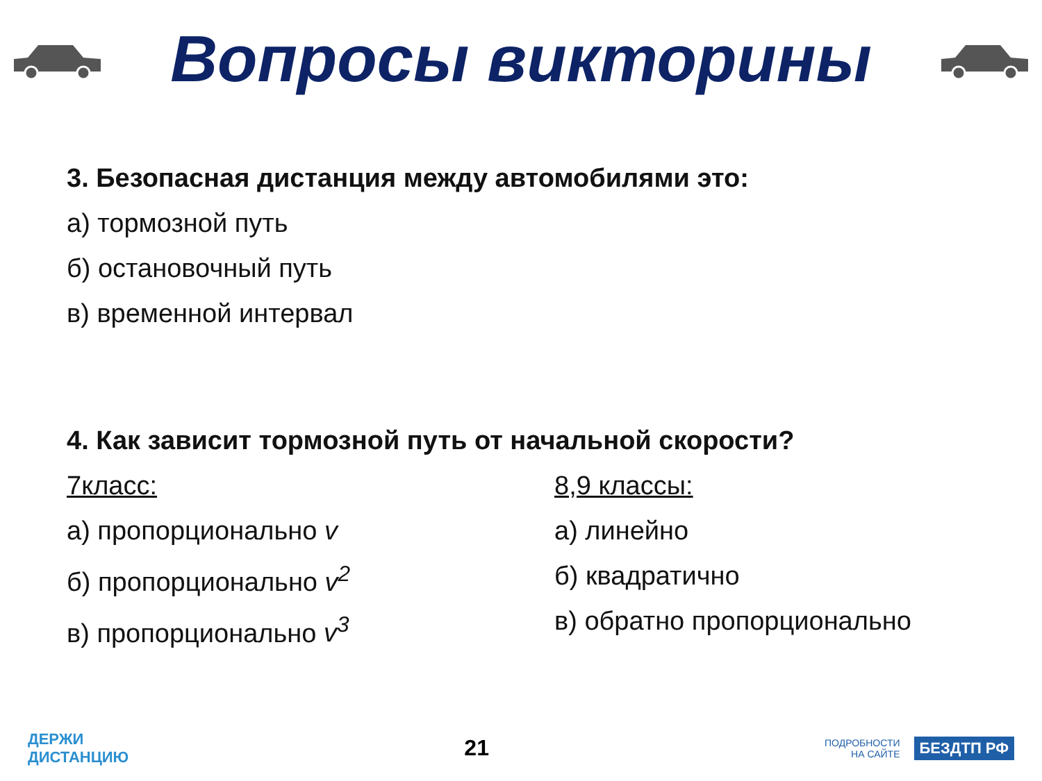Вопросы викторины
3. Безопасная дистанция между автомобилями это:
а) тормозной путь
б) остановочный путь
в) временной интервал
4. Как зависит тормозной путь от начальной скорости?
7класс:
а) пропорционально v
б) пропорционально v<sup>2</sup>
в) пропорционально v<sup>3</sup>
8,9 классы:
а) линейно
б) квадратично
в) обратно пропорционально
ДЕРЖИ
ДИСТАНЦИЮ
21
ПОДРОБНОСТИ
НА САЙТЕ БЕЗДТП РФ